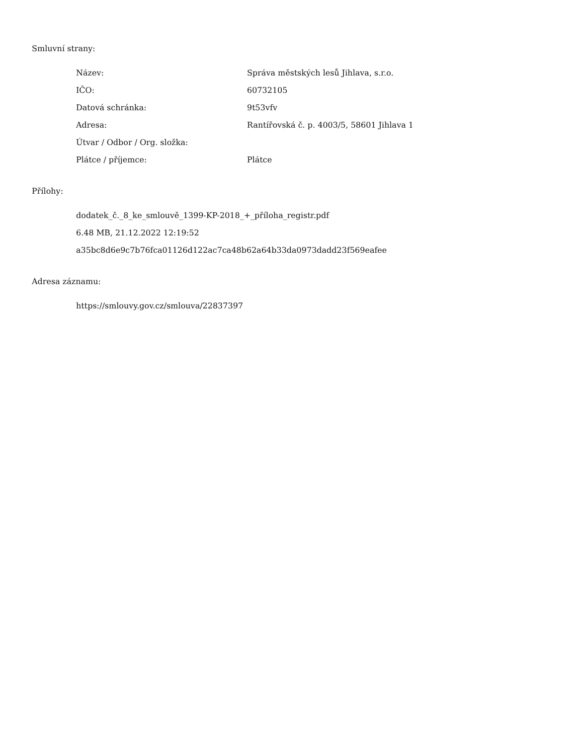Smluvní strany:
| Název: | Správa městských lesů Jihlava, s.r.o. |
| IČO: | 60732105 |
| Datová schránka: | 9t53vfv |
| Adresa: | Rantířovská č. p. 4003/5, 58601 Jihlava 1 |
| Útvar / Odbor / Org. složka: | |
| Plátce / příjemce: | Plátce |
Přílohy:
dodatek_č._8_ke_smlouvě_1399-KP-2018_+_příloha_registr.pdf
6.48 MB, 21.12.2022 12:19:52
a35bc8d6e9c7b76fca01126d122ac7ca48b62a64b33da0973dadd23f569eafee
Adresa záznamu:
https://smlouvy.gov.cz/smlouva/22837397